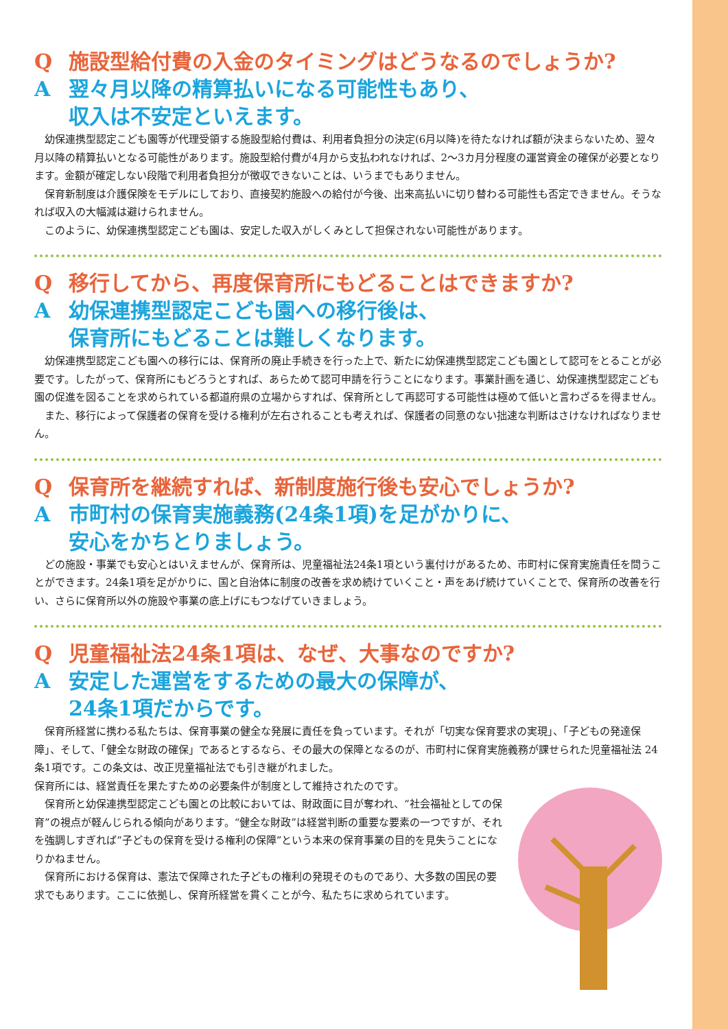Q施設型給付費の入金のタイミングはどうなるのでしょうか?
A翌々月以降の精算払いになる可能性もあり、
収入は不安定といえます。
幼保連携型認定こども園等が代理受領する施設型給付費は、利用者負担分の決定(6月以降)を待たなければ額が決まらないため、翌々月以降の精算払いとなる可能性があります。施設型給付費が4月から支払われなければ、2〜3カ月分程度の運営資金の確保が必要となります。金額が確定しない段階で利用者負担分が徴収できないことは、いうまでもありません。
保育新制度は介護保険をモデルにしており、直接契約施設への給付が今後、出来高払いに切り替わる可能性も否定できません。そうなれば収入の大幅減は避けられません。
このように、幼保連携型認定こども園は、安定した収入がしくみとして担保されない可能性があります。
Q移行してから、再度保育所にもどることはできますか?
A幼保連携型認定こども園への移行後は、
保育所にもどることは難しくなります。
幼保連携型認定こども園への移行には、保育所の廃止手続きを行った上で、新たに幼保連携型認定こども園として認可をとることが必要です。したがって、保育所にもどろうとすれば、あらためて認可申請を行うことになります。事業計画を通じ、幼保連携型認定こども園の促進を図ることを求められている都道府県の立場からすれば、保育所として再認可する可能性は極めて低いと言わざるを得ません。
また、移行によって保護者の保育を受ける権利が左右されることも考えれば、保護者の同意のない拙速な判断はさけなければなりません。
Q保育所を継続すれば、新制度施行後も安心でしょうか?
A市町村の保育実施義務(24条1項)を足がかりに、
安心をかちとりましょう。
どの施設・事業でも安心とはいえませんが、保育所は、児童福祉法24条1項という裏付けがあるため、市町村に保育実施責任を問うことができます。24条1項を足がかりに、国と自治体に制度の改善を求め続けていくこと・声をあげ続けていくことで、保育所の改善を行い、さらに保育所以外の施設や事業の底上げにもつなげていきましょう。
Q児童福祉法24条1項は、なぜ、大事なのですか?
A安定した運営をするための最大の保障が、
24条1項だからです。
保育所経営に携わる私たちは、保育事業の健全な発展に責任を負っています。それが「切実な保育要求の実現」、「子どもの発達保障」、そして、「健全な財政の確保」であるとするなら、その最大の保障となるのが、市町村に保育実施義務が課せられた児童福祉法 24 条1項です。この条文は、改正児童福祉法でも引き継がれました。
保育所には、経営責任を果たすための必要条件が制度として維持されたのです。
保育所と幼保連携型認定こども園との比較においては、財政面に目が奪われ、“社会福祉としての保育”の視点が軽んじられる傾向があります。“健全な財政”は経営判断の重要な要素の一つですが、それを強調しすぎれば“子どもの保育を受ける権利の保障”という本来の保育事業の目的を見失うことになりかねません。
保育所における保育は、憲法で保障された子どもの権利の発現そのものであり、大多数の国民の要求でもあります。ここに依拠し、保育所経営を貫くことが今、私たちに求められています。